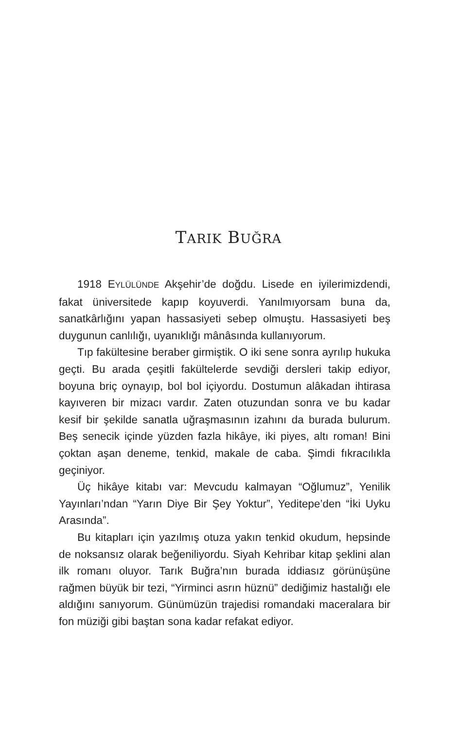TARIK BUĞRA
1918 EYLÜLÜNDE Akşehir’de doğdu. Lisede en iyilerimizdendi, fakat üniversitede kapıp koyuverdi. Yanılmıyorsam buna da, sanatkârlığını yapan hassasiyeti sebep olmuştu. Hassasiyeti beş duygunun canlılığı, uyanıklığı mânâsında kullanıyorum.
Tıp fakültesine beraber girmiştik. O iki sene sonra ayrılıp hukuka geçti. Bu arada çeşitli fakültelerde sevdiği dersleri takip ediyor, boyuna briç oynayıp, bol bol içiyordu. Dostumun alâkadan ihtirasa kayıveren bir mizacı vardır. Zaten otuzundan sonra ve bu kadar kesif bir şekilde sanatla uğraşmasının izahını da burada bulurum. Beş senecik içinde yüzden fazla hikâye, iki piyes, altı roman! Bini çoktan aşan deneme, tenkid, makale de caba. Şimdi fıkracılıkla geçiniyor.
Üç hikâye kitabı var: Mevcudu kalmayan “Oğlumuz”, Yenilik Yayınları’ndan “Yarın Diye Bir Şey Yoktur”, Yeditepe’den “İki Uyku Arasında”.
Bu kitapları için yazılmış otuza yakın tenkid okudum, hepsinde de noksansız olarak beğeniliyordu. Siyah Kehribar kitap şeklini alan ilk romanı oluyor. Tarık Buğra’nın burada iddiasız görünüşüne rağmen büyük bir tezi, “Yirminci asrın hüznü” dediğimiz hastalığı ele aldığını sanıyorum. Günümüzün trajedisi romandaki maceralara bir fon müziği gibi baştan sona kadar refakat ediyor.